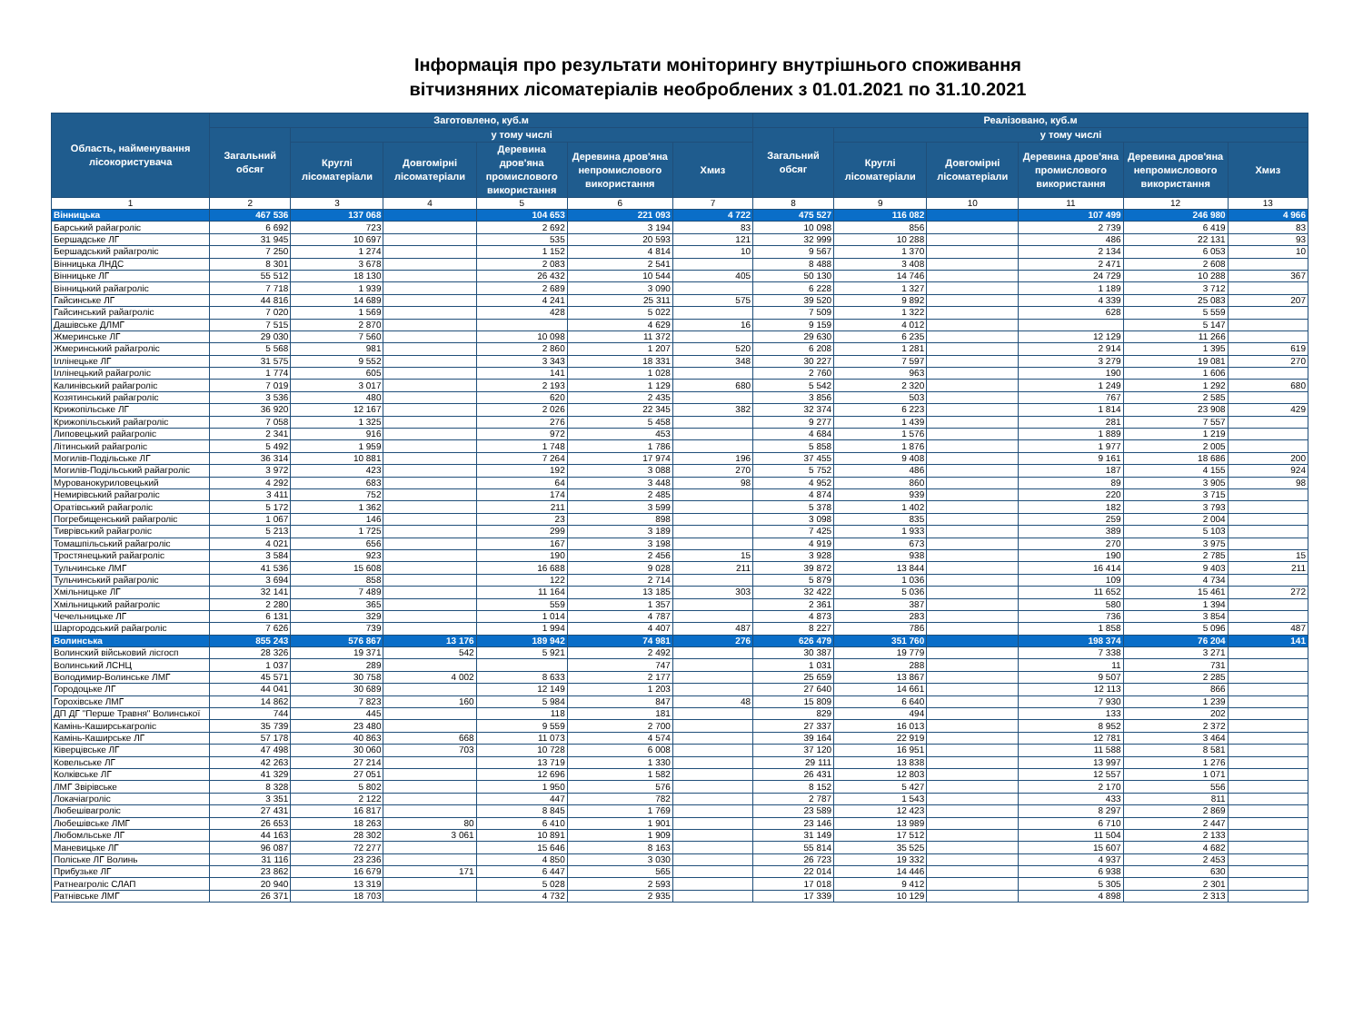Інформація про результати моніторингу внутрішнього споживання
вітчизняних лісоматеріалів необроблених з 01.01.2021 по 31.10.2021
| Область, найменування лісокористувача | Заготовлено, куб.м | | | | | | Реалізовано, куб.м | | | | | |
| --- | --- | --- | --- | --- | --- | --- | --- | --- | --- | --- | --- | --- |
| | Загальний обсяг | у тому числі | | | | | Загальний обсяг | у тому числі | | | | |
| | | Круглі лісоматеріали | Довгомірні лісоматеріали | Деревина дров'яна промислового використання | Деревина дров'яна непромислового використання | Хмиз | | Круглі лісоматеріали | Довгомірні лісоматеріали | Деревина дров'яна промислового використання | Деревина дров'яна непромислового використання | Хмиз |
| 1 | 2 | 3 | 4 | 5 | 6 | 7 | 8 | 9 | 10 | 11 | 12 | 13 |
| Вінницька | 467 536 | 137 068 | | 104 653 | 221 093 | 4 722 | 475 527 | 116 082 | | 107 499 | 246 980 | 4 966 |
| Барський райагроліс | 6 692 | 723 | | 2 692 | 3 194 | 83 | 10 098 | 856 | | 2 739 | 6 419 | 83 |
| Бершадське ЛГ | 31 945 | 10 697 | | 535 | 20 593 | 121 | 32 999 | 10 288 | | 486 | 22 131 | 93 |
| Бершадський райагроліс | 7 250 | 1 274 | | 1 152 | 4 814 | 10 | 9 567 | 1 370 | | 2 134 | 6 053 | 10 |
| Вінницька ЛНДС | 8 301 | 3 678 | | 2 083 | 2 541 | | 8 488 | 3 408 | | 2 471 | 2 608 | |
| Вінницьке ЛГ | 55 512 | 18 130 | | 26 432 | 10 544 | 405 | 50 130 | 14 746 | | 24 729 | 10 288 | 367 |
| Вінницький райагроліс | 7 718 | 1 939 | | 2 689 | 3 090 | | 6 228 | 1 327 | | 1 189 | 3 712 | |
| Гайсинське ЛГ | 44 816 | 14 689 | | 4 241 | 25 311 | 575 | 39 520 | 9 892 | | 4 339 | 25 083 | 207 |
| Гайсинський райагроліс | 7 020 | 1 569 | | 428 | 5 022 | | 7 509 | 1 322 | | 628 | 5 559 | |
| Дашівське ДЛМГ | 7 515 | 2 870 | | | 4 629 | 16 | 9 159 | 4 012 | | | 5 147 | |
| Жмеринське ЛГ | 29 030 | 7 560 | | 10 098 | 11 372 | | 29 630 | 6 235 | | 12 129 | 11 266 | |
| Жмеринський райагроліс | 5 568 | 981 | | 2 860 | 1 207 | 520 | 6 208 | 1 281 | | 2 914 | 1 395 | 619 |
| Іллінецьке ЛГ | 31 575 | 9 552 | | 3 343 | 18 331 | 348 | 30 227 | 7 597 | | 3 279 | 19 081 | 270 |
| Іллінецький райагроліс | 1 774 | 605 | | 141 | 1 028 | | 2 760 | 963 | | 190 | 1 606 | |
| Калинівський райагроліс | 7 019 | 3 017 | | 2 193 | 1 129 | 680 | 5 542 | 2 320 | | 1 249 | 1 292 | 680 |
| Козятинський райагроліс | 3 536 | 480 | | 620 | 2 435 | | 3 856 | 503 | | 767 | 2 585 | |
| Крижопільське ЛГ | 36 920 | 12 167 | | 2 026 | 22 345 | 382 | 32 374 | 6 223 | | 1 814 | 23 908 | 429 |
| Крижопільський райагроліс | 7 058 | 1 325 | | 276 | 5 458 | | 9 277 | 1 439 | | 281 | 7 557 | |
| Липовецький райагроліс | 2 341 | 916 | | 972 | 453 | | 4 684 | 1 576 | | 1 889 | 1 219 | |
| Літинський райагроліс | 5 492 | 1 959 | | 1 748 | 1 786 | | 5 858 | 1 876 | | 1 977 | 2 005 | |
| Могилів-Подільське ЛГ | 36 314 | 10 881 | | 7 264 | 17 974 | 196 | 37 455 | 9 408 | | 9 161 | 18 686 | 200 |
| Могилів-Подільський райагроліс | 3 972 | 423 | | 192 | 3 088 | 270 | 5 752 | 486 | | 187 | 4 155 | 924 |
| Мурованокуриловецький | 4 292 | 683 | | 64 | 3 448 | 98 | 4 952 | 860 | | 89 | 3 905 | 98 |
| Немирівський райагроліс | 3 411 | 752 | | 174 | 2 485 | | 4 874 | 939 | | 220 | 3 715 | |
| Оратівський райагроліс | 5 172 | 1 362 | | 211 | 3 599 | | 5 378 | 1 402 | | 182 | 3 793 | |
| Погребищенський райагроліс | 1 067 | 146 | | 23 | 898 | | 3 098 | 835 | | 259 | 2 004 | |
| Тиврівський райагроліс | 5 213 | 1 725 | | 299 | 3 189 | | 7 425 | 1 933 | | 389 | 5 103 | |
| Томашпільський райагроліс | 4 021 | 656 | | 167 | 3 198 | | 4 919 | 673 | | 270 | 3 975 | |
| Тростянецький райагроліс | 3 584 | 923 | | 190 | 2 456 | 15 | 3 928 | 938 | | 190 | 2 785 | 15 |
| Тульчинське ЛМГ | 41 536 | 15 608 | | 16 688 | 9 028 | 211 | 39 872 | 13 844 | | 16 414 | 9 403 | 211 |
| Тульчинський райагроліс | 3 694 | 858 | | 122 | 2 714 | | 5 879 | 1 036 | | 109 | 4 734 | |
| Хмільницьке ЛГ | 32 141 | 7 489 | | 11 164 | 13 185 | 303 | 32 422 | 5 036 | | 11 652 | 15 461 | 272 |
| Хмільницький райагроліс | 2 280 | 365 | | 559 | 1 357 | | 2 361 | 387 | | 580 | 1 394 | |
| Чечельницьке ЛГ | 6 131 | 329 | | 1 014 | 4 787 | | 4 873 | 283 | | 736 | 3 854 | |
| Шаргородський райагроліс | 7 626 | 739 | | 1 994 | 4 407 | 487 | 8 227 | 786 | | 1 858 | 5 096 | 487 |
| Волинська | 855 243 | 576 867 | 13 176 | 189 942 | 74 981 | 276 | 626 479 | 351 760 | | 198 374 | 76 204 | 141 |
| Волинский військовий лісгосп | 28 326 | 19 371 | 542 | 5 921 | 2 492 | | 30 387 | 19 779 | | 7 338 | 3 271 | |
| Волинський ЛСНЦ | 1 037 | 289 | | | 747 | | 1 031 | 288 | | 11 | 731 | |
| Володимир-Волинське ЛМГ | 45 571 | 30 758 | 4 002 | 8 633 | 2 177 | | 25 659 | 13 867 | | 9 507 | 2 285 | |
| Городоцьке ЛГ | 44 041 | 30 689 | | 12 149 | 1 203 | | 27 640 | 14 661 | | 12 113 | 866 | |
| Горохівське ЛМГ | 14 862 | 7 823 | 160 | 5 984 | 847 | 48 | 15 809 | 6 640 | | 7 930 | 1 239 | |
| ДП ДГ "Перше Травня" Волинської | 744 | 445 | | 118 | 181 | | 829 | 494 | | 133 | 202 | |
| Камінь-Каширськагроліс | 35 739 | 23 480 | | 9 559 | 2 700 | | 27 337 | 16 013 | | 8 952 | 2 372 | |
| Камінь-Каширське ЛГ | 57 178 | 40 863 | 668 | 11 073 | 4 574 | | 39 164 | 22 919 | | 12 781 | 3 464 | |
| Ківерцівське ЛГ | 47 498 | 30 060 | 703 | 10 728 | 6 008 | | 37 120 | 16 951 | | 11 588 | 8 581 | |
| Ковельське ЛГ | 42 263 | 27 214 | | 13 719 | 1 330 | | 29 111 | 13 838 | | 13 997 | 1 276 | |
| Колківське ЛГ | 41 329 | 27 051 | | 12 696 | 1 582 | | 26 431 | 12 803 | | 12 557 | 1 071 | |
| ЛМГ Звірівське | 8 328 | 5 802 | | 1 950 | 576 | | 8 152 | 5 427 | | 2 170 | 556 | |
| Локачіагроліс | 3 351 | 2 122 | | 447 | 782 | | 2 787 | 1 543 | | 433 | 811 | |
| Любешівагроліс | 27 431 | 16 817 | | 8 845 | 1 769 | | 23 589 | 12 423 | | 8 297 | 2 869 | |
| Любешівське ЛМГ | 26 653 | 18 263 | 80 | 6 410 | 1 901 | | 23 146 | 13 989 | | 6 710 | 2 447 | |
| Любомльське ЛГ | 44 163 | 28 302 | 3 061 | 10 891 | 1 909 | | 31 149 | 17 512 | | 11 504 | 2 133 | |
| Маневицьке ЛГ | 96 087 | 72 277 | | 15 646 | 8 163 | | 55 814 | 35 525 | | 15 607 | 4 682 | |
| Поліське ЛГ Волинь | 31 116 | 23 236 | | 4 850 | 3 030 | | 26 723 | 19 332 | | 4 937 | 2 453 | |
| Прибузьке ЛГ | 23 862 | 16 679 | 171 | 6 447 | 565 | | 22 014 | 14 446 | | 6 938 | 630 | |
| Ратнеагроліс СЛАП | 20 940 | 13 319 | | 5 028 | 2 593 | | 17 018 | 9 412 | | 5 305 | 2 301 | |
| Ратнівське ЛМГ | 26 371 | 18 703 | | 4 732 | 2 935 | | 17 339 | 10 129 | | 4 898 | 2 313 | |